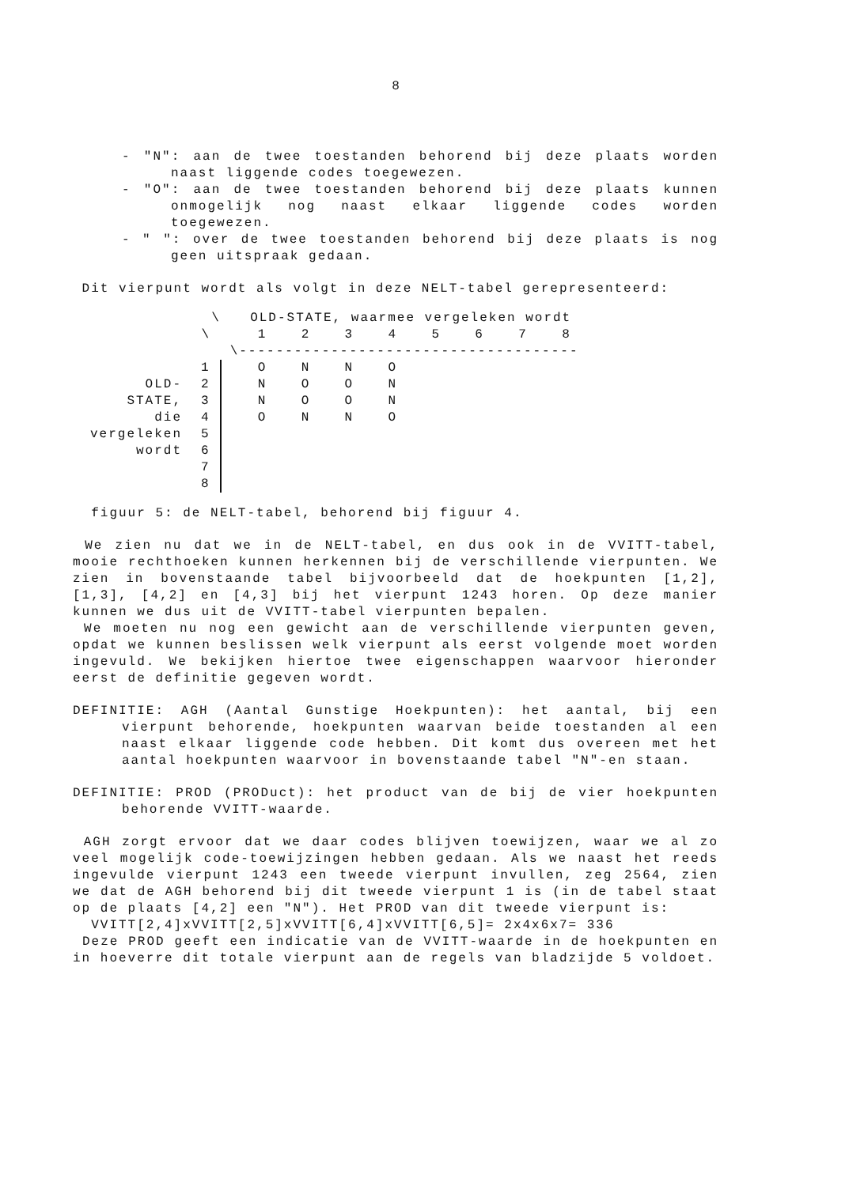8
- "N": aan de twee toestanden behorend bij deze plaats worden naast liggende codes toegewezen.
- "O": aan de twee toestanden behorend bij deze plaats kunnen onmogelijk nog naast elkaar liggende codes worden toegewezen.
- " ": over de twee toestanden behorend bij deze plaats is nog geen uitspraak gedaan.
Dit vierpunt wordt als volgt in deze NELT-tabel gerepresenteerd:
| | \ | | OLD-STATE, waarmee vergeleken wordt | | | | | | | |
| | \ | | 1 | 2 | 3 | 4 | 5 | 6 | 7 | 8 |
| | | \------------------------------------- | | | | | | | | |
| | 1 | | O | N | N | O | | | | |
| OLD- | 2 | | N | O | O | N | | | | |
| STATE, | 3 | | N | O | O | N | | | | |
| die | 4 | | O | N | N | O | | | | |
| vergeleken | 5 | | | | | | | | | |
| wordt | 6 | | | | | | | | | |
| | 7 | | | | | | | | | |
| | 8 | | | | | | | | | |
figuur 5: de NELT-tabel, behorend bij figuur 4.
We zien nu dat we in de NELT-tabel, en dus ook in de VVITT-tabel, mooie rechthoeken kunnen herkennen bij de verschillende vierpunten. We zien in bovenstaande tabel bijvoorbeeld dat de hoekpunten [1,2], [1,3], [4,2] en [4,3] bij het vierpunt 1243 horen. Op deze manier kunnen we dus uit de VVITT-tabel vierpunten bepalen.
We moeten nu nog een gewicht aan de verschillende vierpunten geven, opdat we kunnen beslissen welk vierpunt als eerst volgende moet worden ingevuld. We bekijken hiertoe twee eigenschappen waarvoor hieronder eerst de definitie gegeven wordt.
DEFINITIE: AGH (Aantal Gunstige Hoekpunten): het aantal, bij een vierpunt behorende, hoekpunten waarvan beide toestanden al een naast elkaar liggende code hebben. Dit komt dus overeen met het aantal hoekpunten waarvoor in bovenstaande tabel "N"-en staan.
DEFINITIE: PROD (PRODuct): het product van de bij de vier hoekpunten behorende VVITT-waarde.
AGH zorgt ervoor dat we daar codes blijven toewijzen, waar we al zo veel mogelijk code-toewijzingen hebben gedaan. Als we naast het reeds ingevulde vierpunt 1243 een tweede vierpunt invullen, zeg 2564, zien we dat de AGH behorend bij dit tweede vierpunt 1 is (in de tabel staat op de plaats [4,2] een "N"). Het PROD van dit tweede vierpunt is:
VVITT[2,4]xVVITT[2,5]xVVITT[6,4]xVVITT[6,5]= 2x4x6x7= 336
Deze PROD geeft een indicatie van de VVITT-waarde in de hoekpunten en in hoeverre dit totale vierpunt aan de regels van bladzijde 5 voldoet.